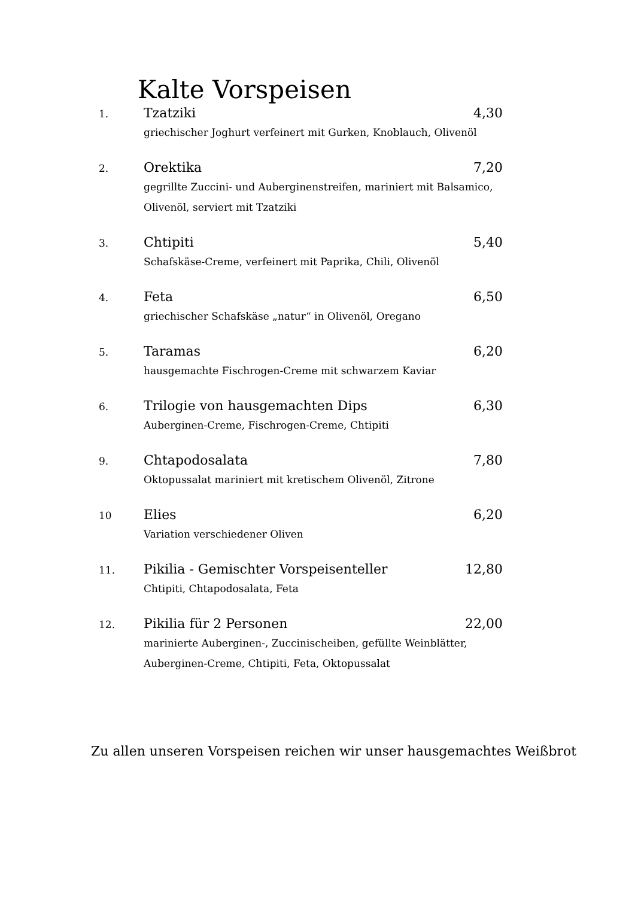Kalte Vorspeisen
1.
Tzatziki 4,30
griechischer Joghurt verfeinert mit Gurken, Knoblauch, Olivenöl
2.
Orektika 7,20
gegrillte Zuccini- und Auberginenstreifen, mariniert mit Balsamico, Olivenöl, serviert mit Tzatziki
3.
Chtipiti 5,40
Schafskäse-Creme, verfeinert mit Paprika, Chili, Olivenöl
4.
Feta 6,50
griechischer Schafskäse „natur“ in Olivenöl, Oregano
5.
Taramas 6,20
hausgemachte Fischrogen-Creme mit schwarzem Kaviar
6.
Trilogie von hausgemachten Dips 6,30
Auberginen-Creme, Fischrogen-Creme, Chtipiti
9.
Chtapodosalata 7,80
Oktopussalat mariniert mit kretischem Olivenöl, Zitrone
10
Elies 6,20
Variation verschiedener Oliven
11.
Pikilia - Gemischter Vorspeisenteller 12,80
Chtipiti, Chtapodosalata, Feta
12.
Pikilia für 2 Personen 22,00
marinierte Auberginen-, Zuccinischeiben, gefüllte Weinblätter, Auberginen-Creme, Chtipiti, Feta, Oktopussalat
Zu allen unseren Vorspeisen reichen wir unser hausgemachtes Weißbrot